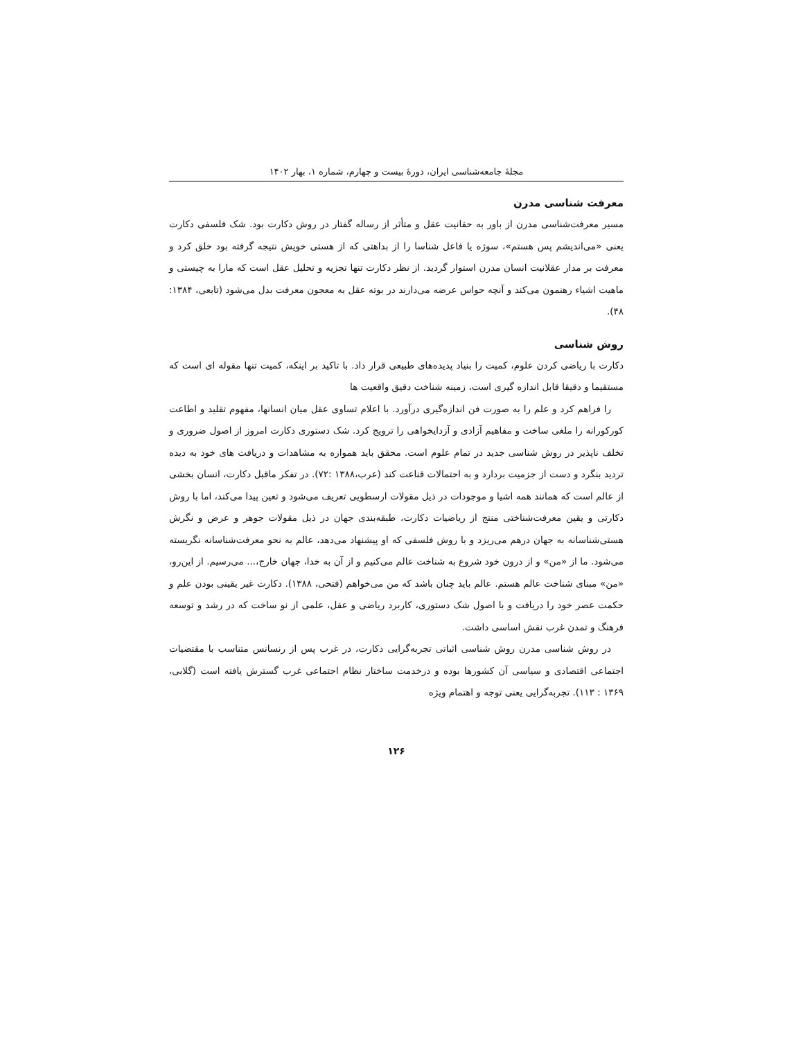مجلۀ جامعه‌شناسی ایران، دورۀ بیست و چهارم، شماره ۱، بهار ۱۴۰۲
معرفت شناسی مدرن
مسیر معرفت‌شناسی مدرن از باور به حقانیت عقل و متأثر از رساله گفتار در روش دکارت بود. شک فلسفی دکارت یعنی «می‌اندیشم پس هستم»، سوژه یا فاعل شناسا را از بداهتی که از هستی خویش نتیجه گرفته بود خلق کرد و معرفت بر مدار عقلانیت انسان مدرن استوار گردید. از نظر دکارت تنها تجزیه و تحلیل عقل است که مارا به چیستی و ماهیت اشیاء رهنمون می‌کند و آنچه حواس عرضه می‌دارند در بوته عقل به معجون معرفت بدل می‌شود (تابعی، ۱۳۸۴: ۴۸).
روش شناسی
دکارت با ریاضی کردن علوم، کمیت را بنیاد پدیده‌های طبیعی قرار داد. با تاکید بر اینکه، کمیت تنها مقوله ای است که مستقیما و دقیقا قابل اندازه گیری است، زمینه شناخت دقیق واقعیت ها
را فراهم کرد و علم را به صورت فن اندازه‌گیری درآورد. با اعلام تساوی عقل میان انسانها، مفهوم تقلید و اطاعت کورکورانه را ملغی ساخت و مفاهیم آزادی و آزدایخواهی را ترویج کرد. شک دستوری دکارت امروز از اصول ضروری و تخلف ناپذیر در روش شناسی جدید در تمام علوم است. محقق باید همواره به مشاهدات و دریافت های خود به دیده تردید بنگرد و دست از جزمیت بردارد و به احتمالات قناعت کند (عرب،۱۳۸۸ :۷۲). در تفکر ماقبل دکارت، انسان بخشی از عالم است که همانند همه اشیا و موجودات در ذیل مقولات ارسطویی تعریف می‌شود و تعین پیدا می‌کند، اما با روش دکارتی و یقین معرفت‌شناختی منتج از ریاضیات دکارت، طبقه‌بندی جهان در ذیل مقولات جوهر و عرض و نگرش هستی‌شناسانه به جهان درهم می‌ریزد و با روش فلسفی که او پیشنهاد می‌دهد، عالم به نحو معرفت‌شناسانه نگریسته می‌شود. ما از «من» و از درون خود شروع به شناخت عالم می‌کنیم و از آن به خدا، جهان خارج،... می‌رسیم. از این‌رو، «من» مبنای شناخت عالم هستم. عالم باید چنان باشد که من می‌خواهم (فتحی، ۱۳۸۸). دکارت غیر یقینی بودن علم و حکمت عصر خود را دریافت و با اصول شک دستوری، کاربرد ریاضی و عقل، علمی از نو ساخت که در رشد و توسعه فرهنگ و تمدن غرب نقش اساسی داشت.
در روش شناسی مدرن روش شناسی اثباتی تجربه‌گرایی دکارت، در غرب پس از رنسانس متناسب با مقتضیات اجتماعی اقتصادی و سیاسی آن کشورها بوده و درخدمت ساختار نظام اجتماعی غرب گسترش یافته است (گلابی، ۱۳۶۹ : ۱۱۳). تجربه‌گرایی یعنی توجه و اهتمام ویژه
۱۲۶